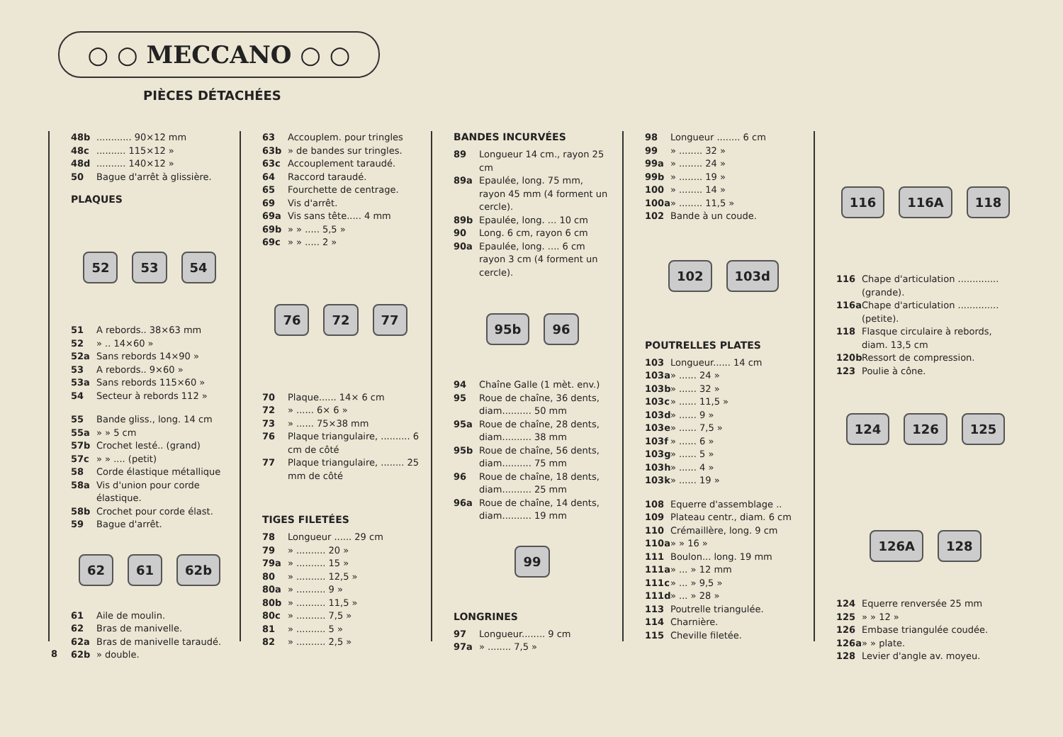○ ○ MECCANO ○ ○
PIÈCES DÉTACHÉES
48b............ 90×12 mm
48c.......... 115×12 »
48d.......... 140×12 »
50 Bague d'arrêt à glissière.
PLAQUES
52 53 54
51 A rebords.. 38×63 mm
52 » .. 14×60 »
52a Sans rebords 14×90 »
53 A rebords.. 9×60 »
53a Sans rebords 115×60 »
54 Secteur à rebords 112 »
55 Bande gliss., long. 14 cm
55a » » 5 cm
57b Crochet lesté.. (grand)
57c » » .... (petit)
58 Corde élastique métallique
58a Vis d'union pour corde élastique.
58b Crochet pour corde élast.
59 Bague d'arrêt.
62 61 62b
61 Aile de moulin.
62 Bras de manivelle.
62a Bras de manivelle taraudé.
62b » double.
63 Accouplem. pour tringles
63b » de bandes sur tringles.
63c Accouplement taraudé.
64 Raccord taraudé.
65 Fourchette de centrage.
69 Vis d'arrêt.
69a Vis sans tête..... 4 mm
69b » » ..... 5,5 »
69c » » ..... 2 »
76 72 77
70 Plaque...... 14× 6 cm
72 » ...... 6× 6 »
73 » ...... 75×38 mm
76 Plaque triangulaire, .......... 6 cm de côté
77 Plaque triangulaire, ........ 25 mm de côté
TIGES FILETÉES
78 Longueur ...... 29 cm
79 » .......... 20 »
79a » .......... 15 »
80 » .......... 12,5 »
80a » .......... 9 »
80b » .......... 11,5 »
80c » .......... 7,5 »
81 » .......... 5 »
82 » .......... 2,5 »
BANDES INCURVÉES
89 Longueur 14 cm., rayon 25 cm
89a Epaulée, long. 75 mm, rayon 45 mm (4 forment un cercle).
89b Epaulée, long. ... 10 cm
90 Long. 6 cm, rayon 6 cm
90a Epaulée, long. .... 6 cm rayon 3 cm (4 forment un cercle).
95b 96
94 Chaîne Galle (1 mèt. env.)
95 Roue de chaîne, 36 dents, diam.......... 50 mm
95a Roue de chaîne, 28 dents, diam.......... 38 mm
95b Roue de chaîne, 56 dents, diam.......... 75 mm
96 Roue de chaîne, 18 dents, diam.......... 25 mm
96a Roue de chaîne, 14 dents, diam.......... 19 mm
99
LONGRINES
97 Longueur........ 9 cm
97a » ........ 7,5 »
98 Longueur ........ 6 cm
99 » ........ 32 »
99a » ........ 24 »
99b » ........ 19 »
100 » ........ 14 »
100a » ........ 11,5 »
102 Bande à un coude.
102 103d
POUTRELLES PLATES
103 Longueur...... 14 cm
103a » ...... 24 »
103b » ...... 32 »
103c » ...... 11,5 »
103d » ...... 9 »
103e » ...... 7,5 »
103f » ...... 6 »
103g » ...... 5 »
103h » ...... 4 »
103k » ...... 19 »
108 Equerre d'assemblage ..
109 Plateau centr., diam. 6 cm
110 Crémaillère, long. 9 cm
110a » » 16 »
111 Boulon... long. 19 mm
111a » ... » 12 mm
111c » ... » 9,5 »
111d » ... » 28 »
113 Poutrelle triangulée.
114 Charnière.
115 Cheville filetée.
116 116A 118
116 Chape d'articulation ..............(grande).
116a Chape d'articulation .............. (petite).
118 Flasque circulaire à rebords, diam. 13,5 cm
120b Ressort de compression.
123 Poulie à cône.
124 126 125 126A 128
124 Equerre renversée 25 mm
125 » » 12 »
126 Embase triangulée coudée.
126a » » plate.
128 Levier d'angle av. moyeu.
8